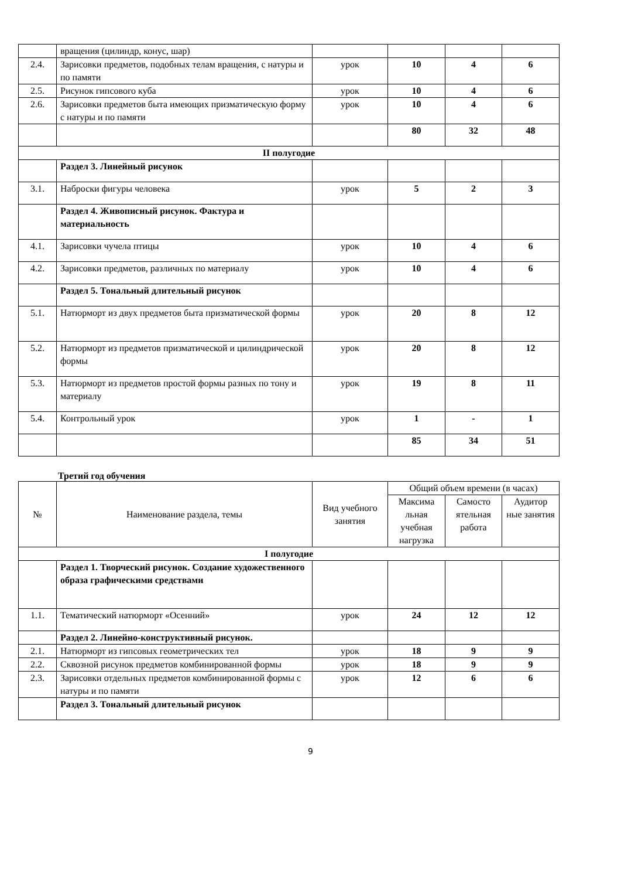| | вращения (цилиндр, конус, шар) | | | | |
| 2.4. | Зарисовки предметов, подобных телам вращения, с натуры и по памяти | урок | 10 | 4 | 6 |
| 2.5. | Рисунок гипсового куба | урок | 10 | 4 | 6 |
| 2.6. | Зарисовки предметов быта имеющих призматическую форму с натуры и по памяти | урок | 10 | 4 | 6 |
| | | | 80 | 32 | 48 |
| II полугодие | | | | | |
| | Раздел 3. Линейный рисунок | | | | |
| 3.1. | Наброски фигуры человека | урок | 5 | 2 | 3 |
| | Раздел 4. Живописный рисунок. Фактура и материальность | | | | |
| 4.1. | Зарисовки чучела птицы | урок | 10 | 4 | 6 |
| 4.2. | Зарисовки предметов, различных по материалу | урок | 10 | 4 | 6 |
| | Раздел 5. Тональный длительный рисунок | | | | |
| 5.1. | Натюрморт из двух предметов быта призматической формы | урок | 20 | 8 | 12 |
| 5.2. | Натюрморт из предметов призматической и цилиндрической формы | урок | 20 | 8 | 12 |
| 5.3. | Натюрморт из предметов простой формы разных по тону и материалу | урок | 19 | 8 | 11 |
| 5.4. | Контрольный урок | урок | 1 | - | 1 |
| | | | 85 | 34 | 51 |
Третий год обучения
| № | Наименование раздела, темы | Вид учебного занятия | Общий объем времени (в часах) | | |
| --- | --- | --- | --- | --- | --- |
| | | | Максима льная учебная нагрузка | Самосто ятельная работа | Аудитор ные занятия |
| I полугодие | | | | | |
| | Раздел 1. Творческий рисунок. Создание художественного образа графическими средствами | | | | |
| 1.1. | Тематический натюрморт «Осенний» | урок | 24 | 12 | 12 |
| | Раздел 2. Линейно-конструктивный рисунок. | | | | |
| 2.1. | Натюрморт из гипсовых геометрических тел | урок | 18 | 9 | 9 |
| 2.2. | Сквозной рисунок предметов комбинированной формы | урок | 18 | 9 | 9 |
| 2.3. | Зарисовки отдельных предметов комбинированной формы с натуры и по памяти | урок | 12 | 6 | 6 |
| | Раздел 3. Тональный длительный рисунок | | | | |
9